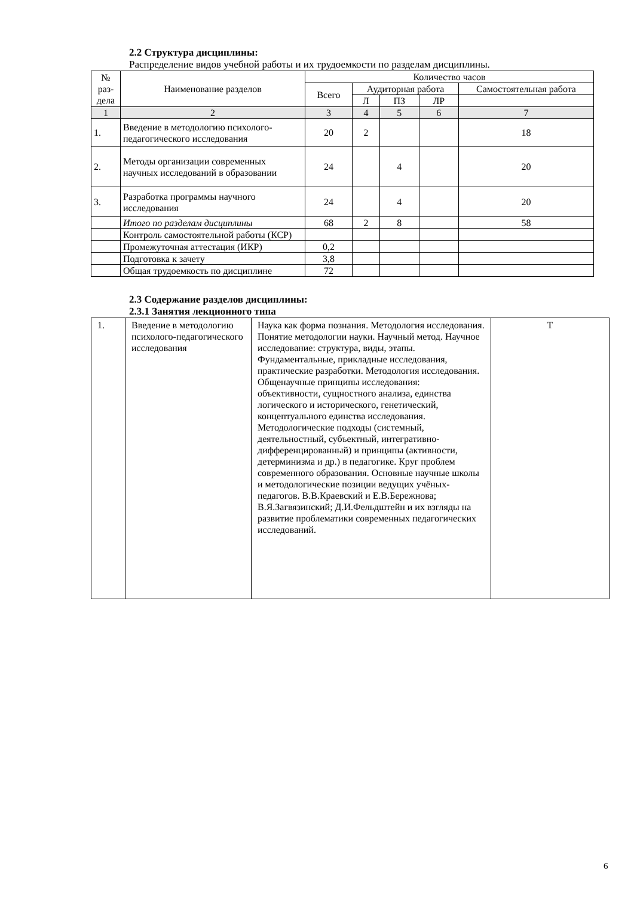2.2 Структура дисциплины:
Распределение видов учебной работы и их трудоемкости по разделам дисциплины.
| № раз-дела | Наименование разделов | Количество часов | | | | |
| --- | --- | --- | --- | --- | --- | --- |
| | | Всего | Аудиторная работа | | | Самостоятельная работа |
| | | | Л | ПЗ | ЛР | |
| 1 | 2 | 3 | 4 | 5 | 6 | 7 |
| 1. | Введение в методологию психолого-педагогического исследования | 20 | 2 | | | 18 |
| 2. | Методы организации современных научных исследований в образовании | 24 | | 4 | | 20 |
| 3. | Разработка программы научного исследования | 24 | | 4 | | 20 |
| | Итого по разделам дисциплины | 68 | 2 | 8 | | 58 |
| | Контроль самостоятельной работы (КСР) | | | | | |
| | Промежуточная аттестация (ИКР) | 0,2 | | | | |
| | Подготовка к зачету | 3,8 | | | | |
| | Общая трудоемкость по дисциплине | 72 | | | | |
2.3 Содержание разделов дисциплины:
2.3.1 Занятия лекционного типа
| 1. | Введение в методологию психолого-педагогического исследования | Наука как форма познания. Методология исследования. Понятие методологии науки. Научный метод. Научное исследование: структура, виды, этапы. Фундаментальные, прикладные исследования, практические разработки. Методология исследования. Общенаучные принципы исследования: объективности, сущностного анализа, единства логического и исторического, генетический, концептуального единства исследования. Методологические подходы (системный, деятельностный, субъектный, интегративно-дифференцированный) и принципы (активности, детерминизма и др.) в педагогике. Круг проблем современного образования. Основные научные школы и методологические позиции ведущих учёных-педагогов. В.В.Краевский и Е.В.Бережнова; В.Я.Загвязинский; Д.И.Фельдштейн и их взгляды на развитие проблематики современных педагогических исследований. | Т |
6